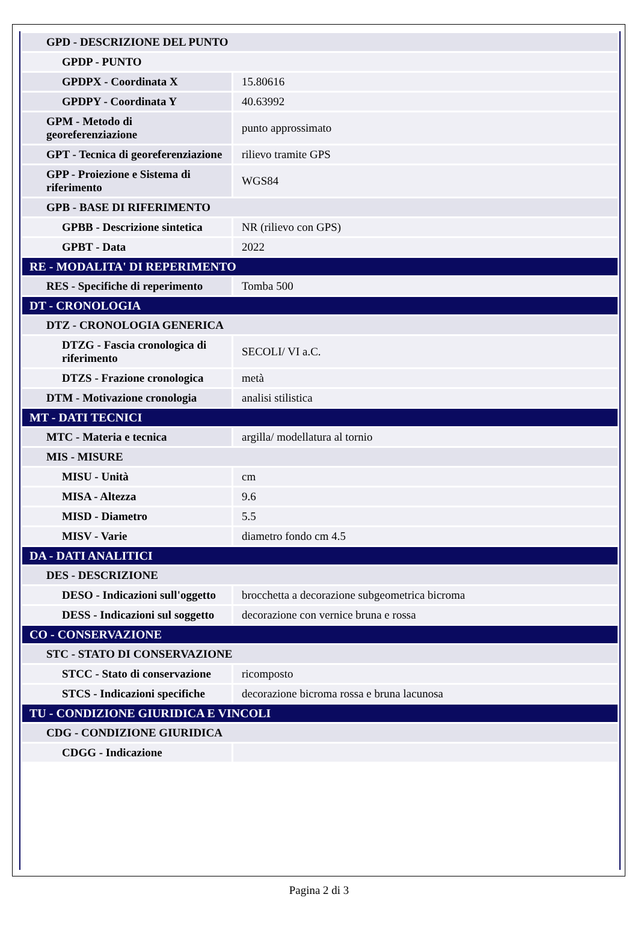| GPD - DESCRIZIONE DEL PUNTO | |
| GPDP - PUNTO | |
| GPDPX - Coordinata X | 15.80616 |
| GPDPY - Coordinata Y | 40.63992 |
| GPM - Metodo di georeferenziazione | punto approssimato |
| GPT - Tecnica di georeferenziazione | rilievo tramite GPS |
| GPP - Proiezione e Sistema di riferimento | WGS84 |
| GPB - BASE DI RIFERIMENTO | |
| GPBB - Descrizione sintetica | NR (rilievo con GPS) |
| GPBT - Data | 2022 |
| RE - MODALITA' DI REPERIMENTO | |
| RES - Specifiche di reperimento | Tomba 500 |
| DT - CRONOLOGIA | |
| DTZ - CRONOLOGIA GENERICA | |
| DTZG - Fascia cronologica di riferimento | SECOLI/ VI a.C. |
| DTZS - Frazione cronologica | metà |
| DTM - Motivazione cronologia | analisi stilistica |
| MT - DATI TECNICI | |
| MTC - Materia e tecnica | argilla/ modellatura al tornio |
| MIS - MISURE | |
| MISU - Unità | cm |
| MISA - Altezza | 9.6 |
| MISD - Diametro | 5.5 |
| MISV - Varie | diametro fondo cm 4.5 |
| DA - DATI ANALITICI | |
| DES - DESCRIZIONE | |
| DESO - Indicazioni sull'oggetto | brocchetta a decorazione subgeometrica bicroma |
| DESS - Indicazioni sul soggetto | decorazione con vernice bruna e rossa |
| CO - CONSERVAZIONE | |
| STC - STATO DI CONSERVAZIONE | |
| STCC - Stato di conservazione | ricomposto |
| STCS - Indicazioni specifiche | decorazione bicroma rossa e bruna lacunosa |
| TU - CONDIZIONE GIURIDICA E VINCOLI | |
| CDG - CONDIZIONE GIURIDICA | |
| CDGG - Indicazione | |
Pagina 2 di 3